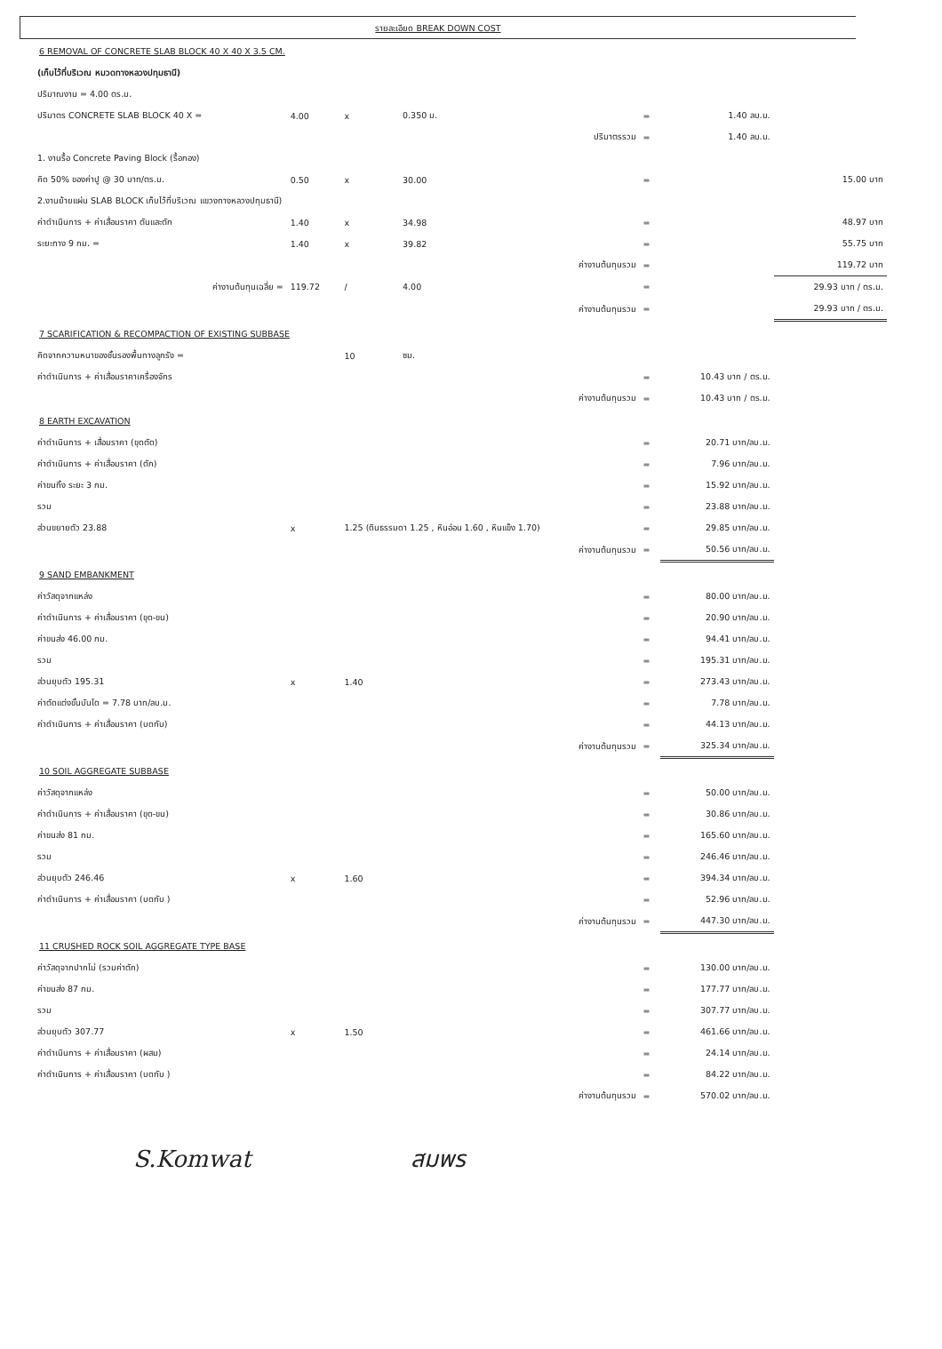รายละเอียด BREAK DOWN COST
| 6 REMOVAL OF CONCRETE SLAB BLOCK 40 X 40 X 3.5 CM. | | | | | | | |
| (เก็บไว้ที่บริเวณ หมวดทางหลวงปทุมธานี) | | | | | | | |
| ปริมาณงาน = 4.00 ตร.ม. | | | | | | | |
| ปริมาตร CONCRETE SLAB BLOCK 40 X = | 4.00 | x | 0.350 ม. | | = | 1.40 ลบ.ม. | |
| | | | | ปริมาตรรวม | = | 1.40 ลบ.ม. | |
| 1. งานรื้อ Concrete Paving Block (รื้อกอง) | | | | | | | |
| คิด 50% ของค่าปู @ 30 บาท/ตร.ม. | 0.50 | x | 30.00 | | = | | 15.00 บาท |
| 2.งานย้ายแผ่น SLAB BLOCK เก็บไว้ที่บริเวณ แขวงทางหลวงปทุมธานี) | | | | | | | |
| ค่าดำเนินการ + ค่าเสื่อมราคา ตันและตัก | 1.40 | x | 34.98 | | = | | 48.97 บาท |
| ระยะทาง 9 กม. = | 1.40 | x | 39.82 | | = | | 55.75 บาท |
| | | | | ค่างานต้นทุนรวม | = | | 119.72 บาท |
| ค่างานต้นทุนเฉลี่ย = | 119.72 | / | 4.00 | | = | | 29.93 บาท / ตร.ม. |
| | | | | ค่างานต้นทุนรวม | = | | 29.93 บาท / ตร.ม. |
| 7 SCARIFICATION & RECOMPACTION OF EXISTING SUBBASE | | | | | | | |
| คิดจากความหนาของชั้นรองพื้นทางลูกรัง = | | 10 | ซม. | | | | |
| ค่าดำเนินการ + ค่าเสื่อมราคาเครื่องจักร | | | | | = | 10.43 บาท / ตร.ม. | |
| | | | | ค่างานต้นทุนรวม | = | 10.43 บาท / ตร.ม. | |
| 8 EARTH EXCAVATION | | | | | | | |
| ค่าดำเนินการ + เสื่อมราคา (ขุดตัด) | | | | | = | 20.71 บาท/ลบ.ม. | |
| ค่าดำเนินการ + ค่าเสื่อมราคา (ตัก) | | | | | = | 7.96 บาท/ลบ.ม. | |
| ค่าขนทิ้ง ระยะ 3 กม. | | | | | = | 15.92 บาท/ลบ.ม. | |
| รวม | | | | | = | 23.88 บาท/ลบ.ม. | |
| ส่วนขยายตัว 23.88 | x | 1.25 (ดินธรรมดา 1.25 , หินอ่อน 1.60 , หินแข็ง 1.70) | | | = | 29.85 บาท/ลบ.ม. | |
| | | | | ค่างานต้นทุนรวม | = | 50.56 บาท/ลบ.ม. | |
| 9 SAND EMBANKMENT | | | | | | | |
| ค่าวัสดุจากแหล่ง | | | | | = | 80.00 บาท/ลบ.ม. | |
| ค่าดำเนินการ + ค่าเสื่อมราคา (ขุด-ขน) | | | | | = | 20.90 บาท/ลบ.ม. | |
| ค่าขนส่ง 46.00 กม. | | | | | = | 94.41 บาท/ลบ.ม. | |
| รวม | | | | | = | 195.31 บาท/ลบ.ม. | |
| ส่วนยุบตัว 195.31 | x | 1.40 | | | = | 273.43 บาท/ลบ.ม. | |
| ค่าตัดแต่งขั้นบันได = 7.78 บาท/ลบ.ม. | | | | | = | 7.78 บาท/ลบ.ม. | |
| ค่าดำเนินการ + ค่าเสื่อมราคา (บดทับ) | | | | | = | 44.13 บาท/ลบ.ม. | |
| | | | | ค่างานต้นทุนรวม | = | 325.34 บาท/ลบ.ม. | |
| 10 SOIL AGGREGATE SUBBASE | | | | | | | |
| ค่าวัสดุจากแหล่ง | | | | | = | 50.00 บาท/ลบ.ม. | |
| ค่าดำเนินการ + ค่าเสื่อมราคา (ขุด-ขน) | | | | | = | 30.86 บาท/ลบ.ม. | |
| ค่าขนส่ง 81 กม. | | | | | = | 165.60 บาท/ลบ.ม. | |
| รวม | | | | | = | 246.46 บาท/ลบ.ม. | |
| ส่วนยุบตัว 246.46 | x | 1.60 | | | = | 394.34 บาท/ลบ.ม. | |
| ค่าดำเนินการ + ค่าเสื่อมราคา (บดทับ ) | | | | | = | 52.96 บาท/ลบ.ม. | |
| | | | | ค่างานต้นทุนรวม | = | 447.30 บาท/ลบ.ม. | |
| 11 CRUSHED ROCK SOIL AGGREGATE TYPE BASE | | | | | | | |
| ค่าวัสดุจากปากโม่ (รวมค่าตัก) | | | | | = | 130.00 บาท/ลบ.ม. | |
| ค่าขนส่ง 87 กม. | | | | | = | 177.77 บาท/ลบ.ม. | |
| รวม | | | | | = | 307.77 บาท/ลบ.ม. | |
| ส่วนยุบตัว 307.77 | x | 1.50 | | | = | 461.66 บาท/ลบ.ม. | |
| ค่าดำเนินการ + ค่าเสื่อมราคา (ผสม) | | | | | = | 24.14 บาท/ลบ.ม. | |
| ค่าดำเนินการ + ค่าเสื่อมราคา (บดทับ ) | | | | | = | 84.22 บาท/ลบ.ม. | |
| | | | | ค่างานต้นทุนรวม | = | 570.02 บาท/ลบ.ม. | |
S.Komwat สมพร